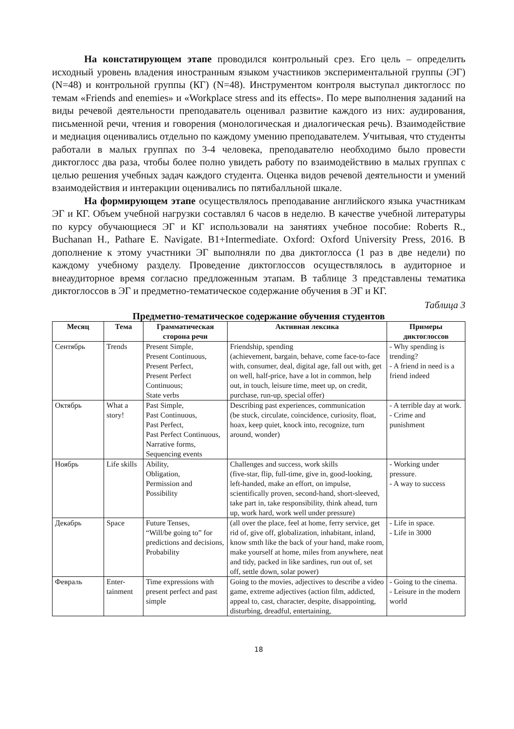На констатирующем этапе проводился контрольный срез. Его цель – определить исходный уровень владения иностранным языком участников экспериментальной группы (ЭГ) (N=48) и контрольной группы (КГ) (N=48). Инструментом контроля выступал диктоглосс по темам «Friends and enemies» и «Workplace stress and its effects». По мере выполнения заданий на виды речевой деятельности преподаватель оценивал развитие каждого из них: аудирования, письменной речи, чтения и говорения (монологическая и диалогическая речь). Взаимодействие и медиация оценивались отдельно по каждому умению преподавателем. Учитывая, что студенты работали в малых группах по 3-4 человека, преподавателю необходимо было провести диктоглосс два раза, чтобы более полно увидеть работу по взаимодействию в малых группах с целью решения учебных задач каждого студента. Оценка видов речевой деятельности и умений взаимодействия и интеракции оценивались по пятибалльной шкале.
На формирующем этапе осуществлялось преподавание английского языка участникам ЭГ и КГ. Объем учебной нагрузки составлял 6 часов в неделю. В качестве учебной литературы по курсу обучающиеся ЭГ и КГ использовали на занятиях учебное пособие: Roberts R., Buchanan H., Pathare E. Navigate. B1+Intermediate. Oxford: Oxford University Press, 2016. В дополнение к этому участники ЭГ выполняли по два диктоглосса (1 раз в две недели) по каждому учебному разделу. Проведение диктоглоссов осуществлялось в аудиторное и внеаудиторное время согласно предложенным этапам. В таблице 3 представлены тематика диктоглоссов в ЭГ и предметно-тематическое содержание обучения в ЭГ и КГ.
Таблица 3
Предметно-тематическое содержание обучения студентов
| Месяц | Тема | Грамматическая сторона речи | Активная лексика | Примеры диктоглоссов |
| --- | --- | --- | --- | --- |
| Сентябрь | Trends | Present Simple, Present Continuous, Present Perfect, Present Perfect Continuous; State verbs | Friendship, spending (achievement, bargain, behave, come face-to-face with, consumer, deal, digital age, fall out with, get on well, half-price, have a lot in common, help out, in touch, leisure time, meet up, on credit, purchase, run-up, special offer) | - Why spending is trending? - A friend in need is a friend indeed |
| Октябрь | What a story! | Past Simple, Past Continuous, Past Perfect, Past Perfect Continuous, Narrative forms, Sequencing events | Describing past experiences, communication (be stuck, circulate, coincidence, curiosity, float, hoax, keep quiet, knock into, recognize, turn around, wonder) | - A terrible day at work. - Crime and punishment |
| Ноябрь | Life skills | Ability, Obligation, Permission and Possibility | Challenges and success, work skills (five-star, flip, full-time, give in, good-looking, left-handed, make an effort, on impulse, scientifically proven, second-hand, short-sleeved, take part in, take responsibility, think ahead, turn up, work hard, work well under pressure) | - Working under pressure. - A way to success |
| Декабрь | Space | Future Tenses, “Will/be going to” for predictions and decisions, Probability | (all over the place, feel at home, ferry service, get rid of, give off, globalization, inhabitant, inland, know smth like the back of your hand, make room, make yourself at home, miles from anywhere, neat and tidy, packed in like sardines, run out of, set off, settle down, solar power) | - Life in space. - Life in 3000 |
| Февраль | Enter- tainment | Time expressions with present perfect and past simple | Going to the movies, adjectives to describe a video game, extreme adjectives (action film, addicted, appeal to, cast, character, despite, disappointing, disturbing, dreadful, entertaining, | - Going to the cinema. - Leisure in the modern world |
18